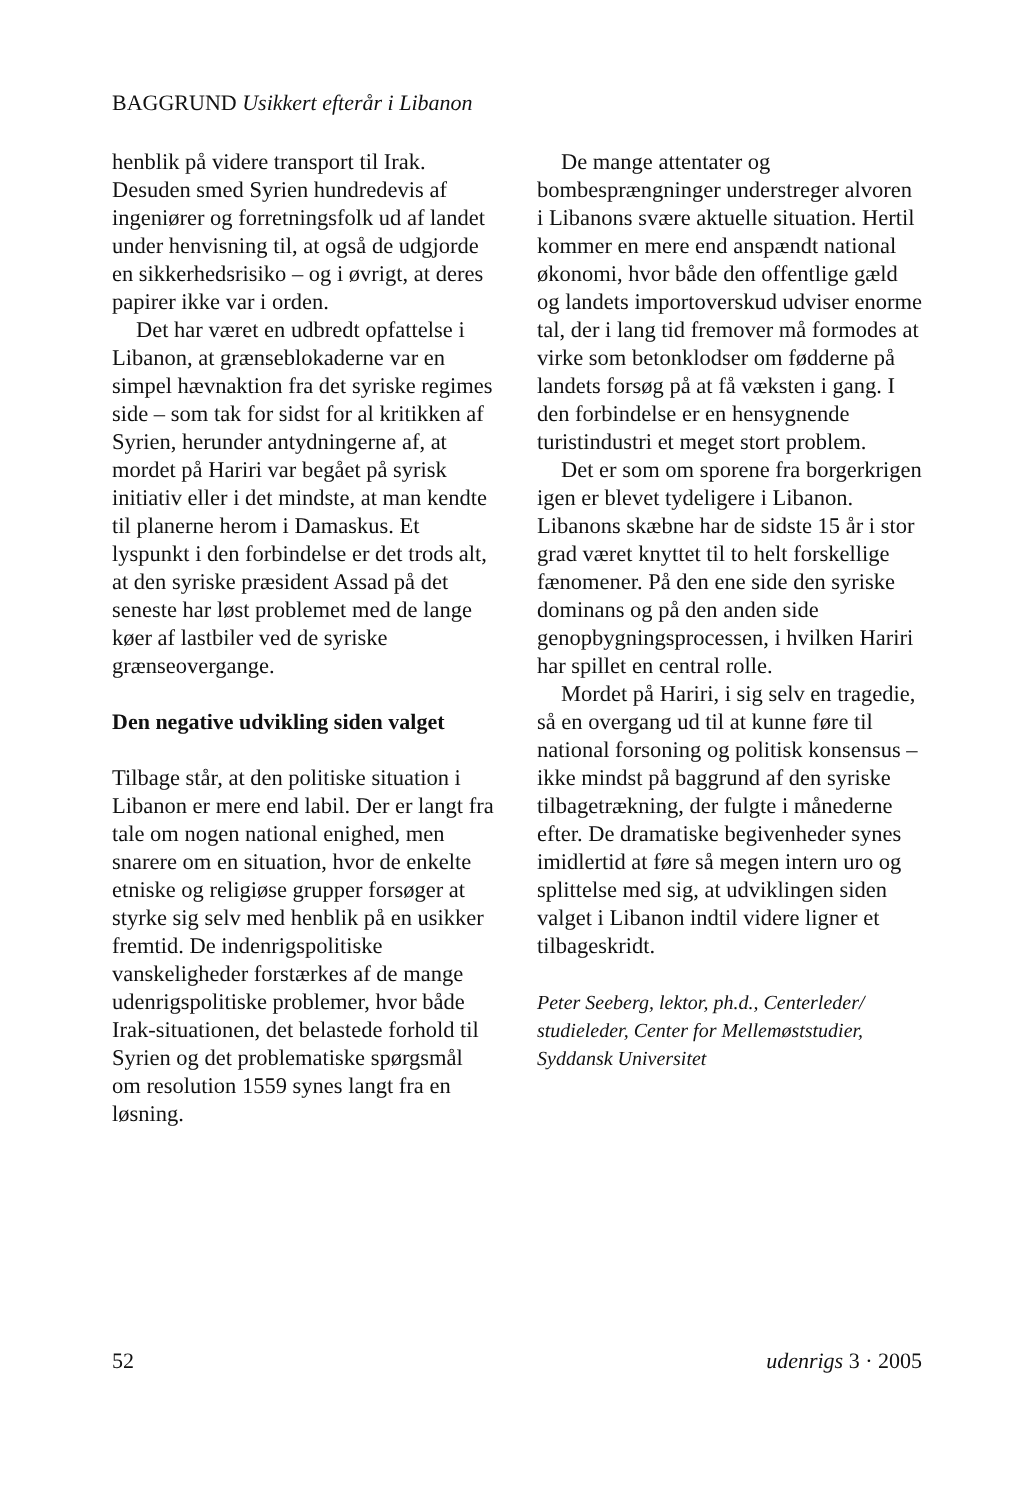BAGGRUND Usikkert efterår i Libanon
henblik på videre transport til Irak. Desuden smed Syrien hundredevis af ingeniører og forretningsfolk ud af landet under henvisning til, at også de udgjorde en sikkerhedsrisiko – og i øvrigt, at deres papirer ikke var i orden.
Det har været en udbredt opfattelse i Libanon, at grænseblokaderne var en simpel hævnaktion fra det syriske regimes side – som tak for sidst for al kritikken af Syrien, herunder antydningerne af, at mordet på Hariri var begået på syrisk initiativ eller i det mindste, at man kendte til planerne herom i Damaskus. Et lyspunkt i den forbindelse er det trods alt, at den syriske præsident Assad på det seneste har løst problemet med de lange køer af lastbiler ved de syriske grænseovergange.
Den negative udvikling siden valget
Tilbage står, at den politiske situation i Libanon er mere end labil. Der er langt fra tale om nogen national enighed, men snarere om en situation, hvor de enkelte etniske og religiøse grupper forsøger at styrke sig selv med henblik på en usikker fremtid. De indenrigspolitiske vanskeligheder forstærkes af de mange udenrigspolitiske problemer, hvor både Irak-situationen, det belastede forhold til Syrien og det problematiske spørgsmål om resolution 1559 synes langt fra en løsning.
De mange attentater og bombesprængninger understreger alvoren i Libanons svære aktuelle situation. Hertil kommer en mere end anspændt national økonomi, hvor både den offentlige gæld og landets importoverskud udviser enorme tal, der i lang tid fremover må formodes at virke som betonklodser om fødderne på landets forsøg på at få væksten i gang. I den forbindelse er en hensygnende turistindustri et meget stort problem.
Det er som om sporene fra borgerkrigen igen er blevet tydeligere i Libanon. Libanons skæbne har de sidste 15 år i stor grad været knyttet til to helt forskellige fænomener. På den ene side den syriske dominans og på den anden side genopbygningsprocessen, i hvilken Hariri har spillet en central rolle.
Mordet på Hariri, i sig selv en tragedie, så en overgang ud til at kunne føre til national forsoning og politisk konsensus – ikke mindst på baggrund af den syriske tilbagetrækning, der fulgte i månederne efter. De dramatiske begivenheder synes imidlertid at føre så megen intern uro og splittelse med sig, at udviklingen siden valget i Libanon indtil videre ligner et tilbageskridt.
Peter Seeberg, lektor, ph.d., Centerleder/ studieleder, Center for Mellemøststudier, Syddansk Universitet
52 udenrigs 3 · 2005